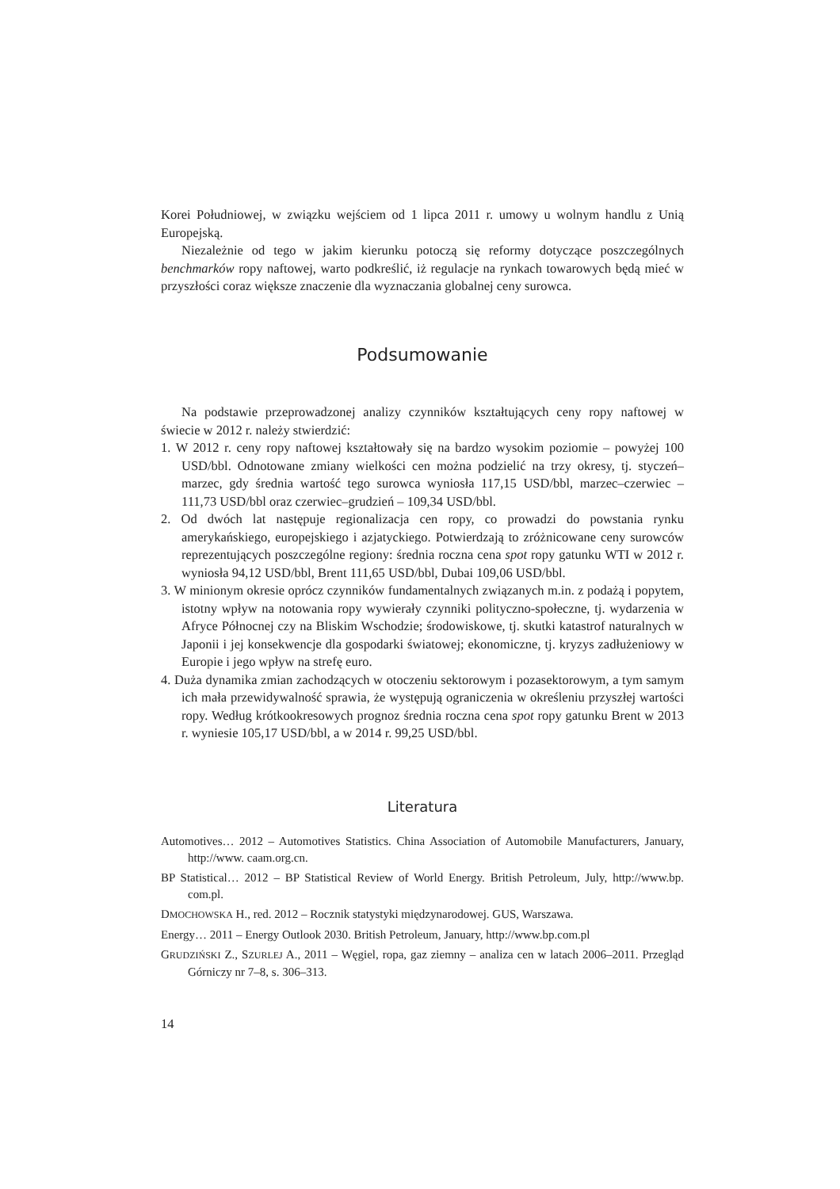Korei Południowej, w związku wejściem od 1 lipca 2011 r. umowy u wolnym handlu z Unią Europejską.
Niezależnie od tego w jakim kierunku potoczą się reformy dotyczące poszczególnych benchmarków ropy naftowej, warto podkreślić, iż regulacje na rynkach towarowych będą mieć w przyszłości coraz większe znaczenie dla wyznaczania globalnej ceny surowca.
Podsumowanie
Na podstawie przeprowadzonej analizy czynników kształtujących ceny ropy naftowej w świecie w 2012 r. należy stwierdzić:
1. W 2012 r. ceny ropy naftowej kształtowały się na bardzo wysokim poziomie – powyżej 100 USD/bbl. Odnotowane zmiany wielkości cen można podzielić na trzy okresy, tj. styczeń–marzec, gdy średnia wartość tego surowca wyniosła 117,15 USD/bbl, marzec–czerwiec – 111,73 USD/bbl oraz czerwiec–grudzień – 109,34 USD/bbl.
2. Od dwóch lat następuje regionalizacja cen ropy, co prowadzi do powstania rynku amerykańskiego, europejskiego i azjatyckiego. Potwierdzają to zróżnicowane ceny surowców reprezentujących poszczególne regiony: średnia roczna cena spot ropy gatunku WTI w 2012 r. wyniosła 94,12 USD/bbl, Brent 111,65 USD/bbl, Dubai 109,06 USD/bbl.
3. W minionym okresie oprócz czynników fundamentalnych związanych m.in. z podażą i popytem, istotny wpływ na notowania ropy wywierały czynniki polityczno-społeczne, tj. wydarzenia w Afryce Północnej czy na Bliskim Wschodzie; środowiskowe, tj. skutki katastrof naturalnych w Japonii i jej konsekwencje dla gospodarki światowej; ekonomiczne, tj. kryzys zadłużeniowy w Europie i jego wpływ na strefę euro.
4. Duża dynamika zmian zachodzących w otoczeniu sektorowym i pozasektorowym, a tym samym ich mała przewidywalność sprawia, że występują ograniczenia w określeniu przyszłej wartości ropy. Według krótkookresowych prognoz średnia roczna cena spot ropy gatunku Brent w 2013 r. wyniesie 105,17 USD/bbl, a w 2014 r. 99,25 USD/bbl.
Literatura
Automotives… 2012 – Automotives Statistics. China Association of Automobile Manufacturers, January, http://www. caam.org.cn.
BP Statistical… 2012 – BP Statistical Review of World Energy. British Petroleum, July, http://www.bp. com.pl.
DMOCHOWSKA H., red. 2012 – Rocznik statystyki międzynarodowej. GUS, Warszawa.
Energy… 2011 – Energy Outlook 2030. British Petroleum, January, http://www.bp.com.pl
GRUDZIŃSKI Z., SZURLEJ A., 2011 – Węgiel, ropa, gaz ziemny – analiza cen w latach 2006–2011. Przegląd Górniczy nr 7–8, s. 306–313.
14